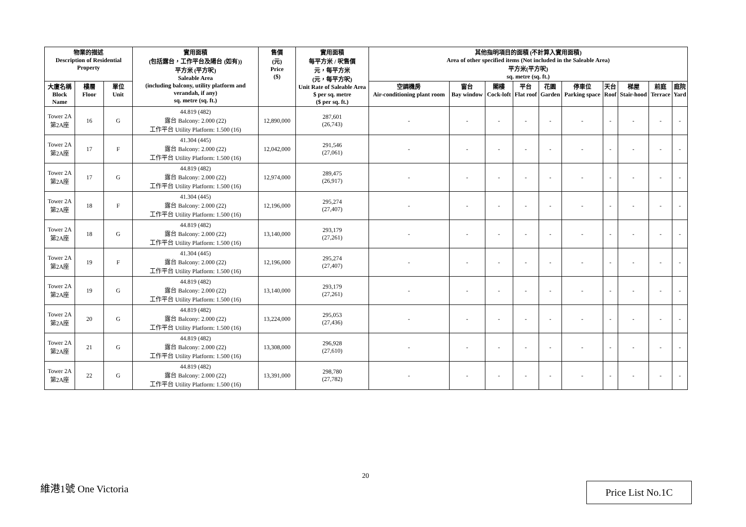| 物業的描述 Description of Residential Property | | | 實用面積 (包括露台，工作平台及陽台 (如有)) 平方米 (平方呎) Saleable Area (including balcony, utility platform and verandah, if any) sq. metre (sq. ft.) | 售價 (元) Price ($) | 實用面積 每平方米 / 呎售價 元，每平方米 (元，每平方呎) Unit Rate of Saleable Area $ per sq. metre ($ per sq. ft.) | 其他指明項目的面積 (不計算入實用面積) Area of other specified items (Not included in the Saleable Area) 平方米(平方呎) sq. metre (sq. ft.) | | | | | | | | | |
| --- | --- | --- | --- | --- | --- | --- | --- | --- | --- | --- | --- | --- | --- | --- | --- |
| 大廈名稱 Block Name | 樓層 Floor | 單位 Unit | | | | 空調機房 Air-conditioning plant room | 窗台 Bay window | 閣樓 Cock-loft | 平台 Flat roof | 花園 Garden | 停車位 Parking space | 天台 Roof | 梯屋 Stair-hood | 前庭 Terrace | 庭院 Yard |
| Tower 2A 第2A座 | 16 | G | 44.819 (482) 露台 Balcony: 2.000 (22) 工作平台 Utility Platform: 1.500 (16) | 12,890,000 | 287,601 (26,743) | - | - | - | - | - | - | - | - | - | - |
| Tower 2A 第2A座 | 17 | F | 41.304 (445) 露台 Balcony: 2.000 (22) 工作平台 Utility Platform: 1.500 (16) | 12,042,000 | 291,546 (27,061) | - | - | - | - | - | - | - | - | - | - |
| Tower 2A 第2A座 | 17 | G | 44.819 (482) 露台 Balcony: 2.000 (22) 工作平台 Utility Platform: 1.500 (16) | 12,974,000 | 289,475 (26,917) | - | - | - | - | - | - | - | - | - | - |
| Tower 2A 第2A座 | 18 | F | 41.304 (445) 露台 Balcony: 2.000 (22) 工作平台 Utility Platform: 1.500 (16) | 12,196,000 | 295,274 (27,407) | - | - | - | - | - | - | - | - | - | - |
| Tower 2A 第2A座 | 18 | G | 44.819 (482) 露台 Balcony: 2.000 (22) 工作平台 Utility Platform: 1.500 (16) | 13,140,000 | 293,179 (27,261) | - | - | - | - | - | - | - | - | - | - |
| Tower 2A 第2A座 | 19 | F | 41.304 (445) 露台 Balcony: 2.000 (22) 工作平台 Utility Platform: 1.500 (16) | 12,196,000 | 295,274 (27,407) | - | - | - | - | - | - | - | - | - | - |
| Tower 2A 第2A座 | 19 | G | 44.819 (482) 露台 Balcony: 2.000 (22) 工作平台 Utility Platform: 1.500 (16) | 13,140,000 | 293,179 (27,261) | - | - | - | - | - | - | - | - | - | - |
| Tower 2A 第2A座 | 20 | G | 44.819 (482) 露台 Balcony: 2.000 (22) 工作平台 Utility Platform: 1.500 (16) | 13,224,000 | 295,053 (27,436) | - | - | - | - | - | - | - | - | - | - |
| Tower 2A 第2A座 | 21 | G | 44.819 (482) 露台 Balcony: 2.000 (22) 工作平台 Utility Platform: 1.500 (16) | 13,308,000 | 296,928 (27,610) | - | - | - | - | - | - | - | - | - | - |
| Tower 2A 第2A座 | 22 | G | 44.819 (482) 露台 Balcony: 2.000 (22) 工作平台 Utility Platform: 1.500 (16) | 13,391,000 | 298,780 (27,782) | - | - | - | - | - | - | - | - | - | - |
20
維港1號 One Victoria Price List No.1C